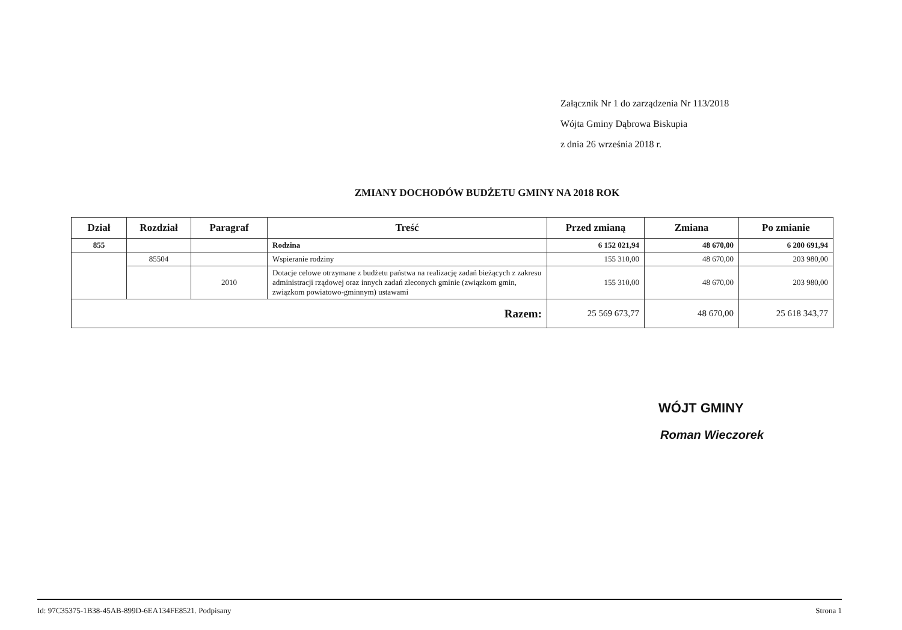Załącznik Nr 1 do zarządzenia Nr 113/2018
Wójta Gminy Dąbrowa Biskupia
z dnia 26 września 2018 r.
ZMIANY DOCHODÓW BUDŻETU GMINY NA 2018 ROK
| Dział | Rozdział | Paragraf | Treść | Przed zmianą | Zmiana | Po zmianie |
| --- | --- | --- | --- | --- | --- | --- |
| 855 | | | Rodzina | 6 152 021,94 | 48 670,00 | 6 200 691,94 |
| | 85504 | | Wspieranie rodziny | 155 310,00 | 48 670,00 | 203 980,00 |
| | | 2010 | Dotacje celowe otrzymane z budżetu państwa na realizację zadań bieżących z zakresu administracji rządowej oraz innych zadań zleconych gminie (związkom gmin, związkom powiatowo-gminnym) ustawami | 155 310,00 | 48 670,00 | 203 980,00 |
| Razem: | | | | 25 569 673,77 | 48 670,00 | 25 618 343,77 |
WÓJT GMINY
Roman Wieczorek
Id: 97C35375-1B38-45AB-899D-6EA134FE8521. Podpisany Strona 1